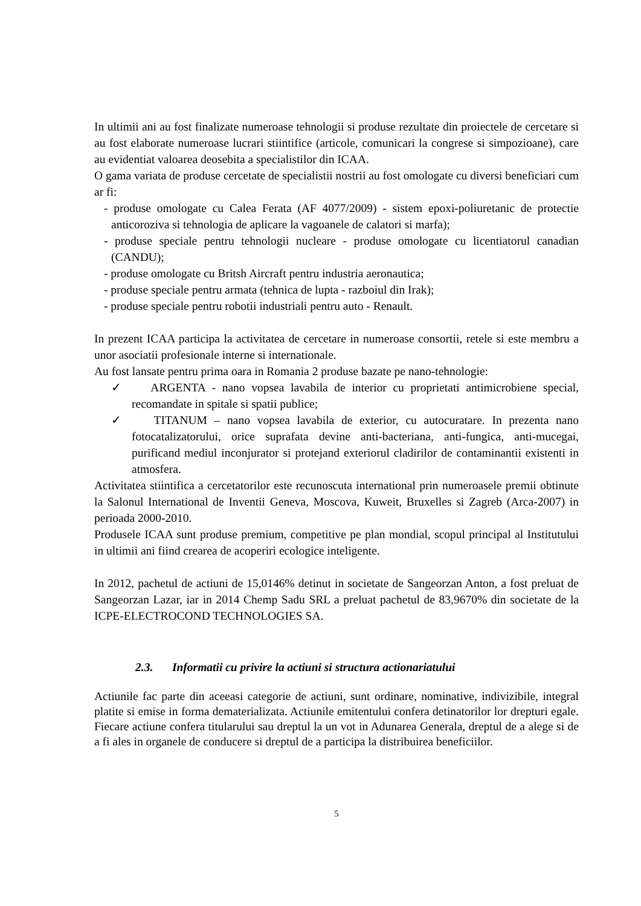In ultimii ani au fost finalizate numeroase tehnologii si produse rezultate din proiectele de cercetare si au fost elaborate numeroase lucrari stiintifice (articole, comunicari la congrese si simpozioane), care au evidentiat valoarea deosebita a specialistilor din ICAA.
O gama variata de produse cercetate de specialistii nostrii au fost omologate cu diversi beneficiari cum ar fi:
- produse omologate cu Calea Ferata (AF 4077/2009) - sistem epoxi-poliuretanic de protectie anticoroziva si tehnologia de aplicare la vagoanele de calatori si marfa);
- produse speciale pentru tehnologii nucleare - produse omologate cu licentiatorul canadian (CANDU);
- produse omologate cu Britsh Aircraft pentru industria aeronautica;
- produse speciale pentru armata (tehnica de lupta - razboiul din Irak);
- produse speciale pentru robotii industriali pentru auto - Renault.
In prezent ICAA participa la activitatea de cercetare in numeroase consortii, retele si este membru a unor asociatii profesionale interne si internationale.
Au fost lansate pentru prima oara in Romania 2 produse bazate pe nano-tehnologie:
✓ ARGENTA - nano vopsea lavabila de interior cu proprietati antimicrobiene special, recomandate in spitale si spatii publice;
✓ TITANUM – nano vopsea lavabila de exterior, cu autocuratare. In prezenta nano fotocatalizatorului, orice suprafata devine anti-bacteriana, anti-fungica, anti-mucegai, purificand mediul inconjurator si protejand exteriorul cladirilor de contaminantii existenti in atmosfera.
Activitatea stiintifica a cercetatorilor este recunoscuta international prin numeroasele premii obtinute la Salonul International de Inventii Geneva, Moscova, Kuweit, Bruxelles si Zagreb (Arca-2007) in perioada 2000-2010.
Produsele ICAA sunt produse premium, competitive pe plan mondial, scopul principal al Institutului in ultimii ani fiind crearea de acoperiri ecologice inteligente.
In 2012, pachetul de actiuni de 15,0146% detinut in societate de Sangeorzan Anton, a fost preluat de Sangeorzan Lazar, iar in 2014 Chemp Sadu SRL a preluat pachetul de 83,9670% din societate de la ICPE-ELECTROCOND TECHNOLOGIES SA.
2.3. Informatii cu privire la actiuni si structura actionariatului
Actiunile fac parte din aceeasi categorie de actiuni, sunt ordinare, nominative, indivizibile, integral platite si emise in forma dematerializata. Actiunile emitentului confera detinatorilor lor drepturi egale. Fiecare actiune confera titularului sau dreptul la un vot in Adunarea Generala, dreptul de a alege si de a fi ales in organele de conducere si dreptul de a participa la distribuirea beneficiilor.
5